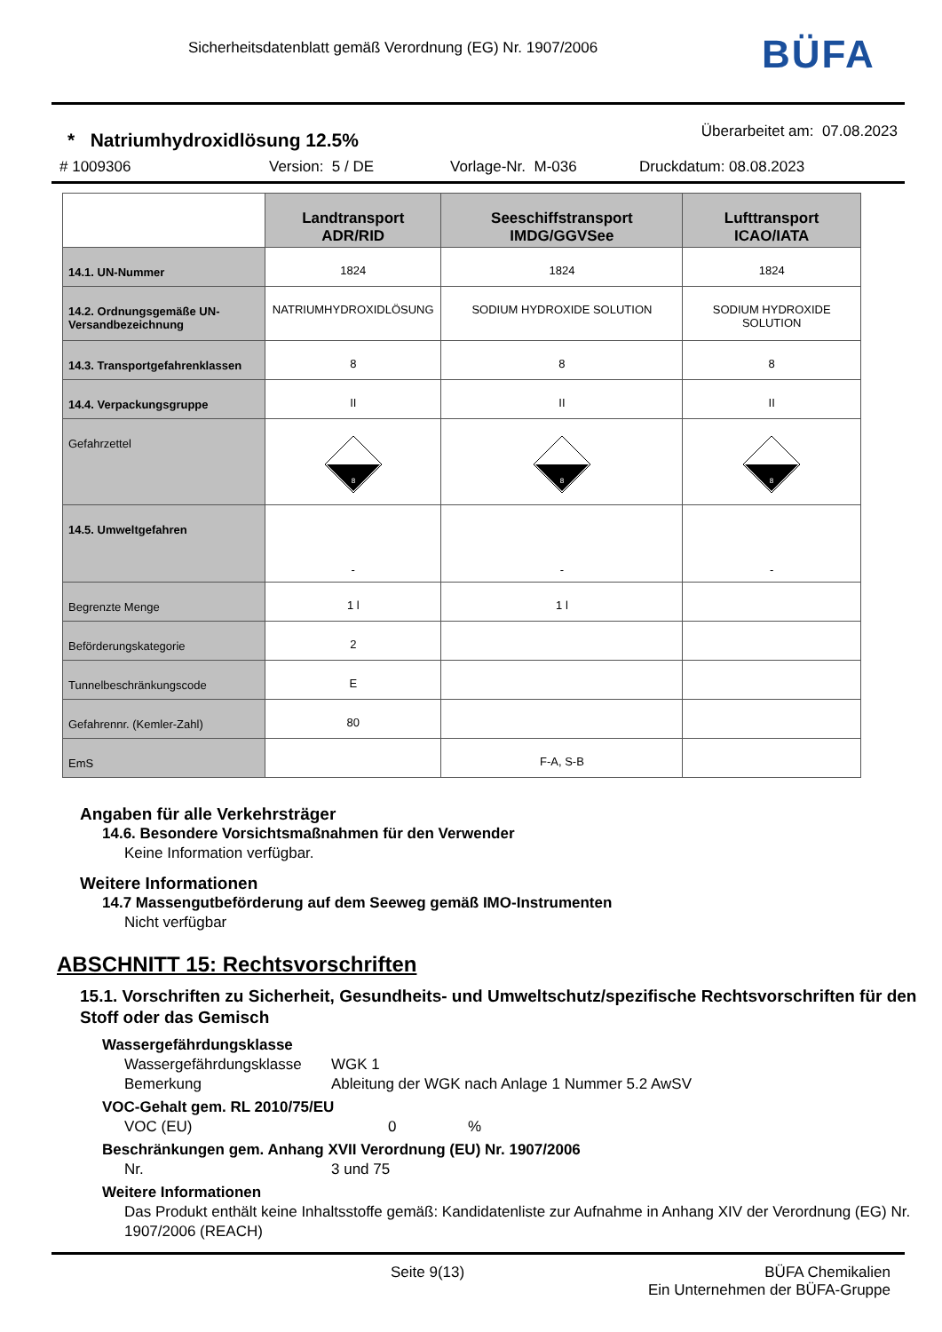Sicherheitsdatenblatt gemäß Verordnung (EG) Nr. 1907/2006
BÜFA
* Natriumhydroxidlösung 12.5% Überarbeitet am: 07.08.2023
# 1009306 Version: 5 / DE Vorlage-Nr. M-036 Druckdatum: 08.08.2023
| | Landtransport ADR/RID | Seeschiffstransport IMDG/GGVSee | Lufttransport ICAO/IATA |
| 14.1. UN-Nummer | 1824 | 1824 | 1824 |
| 14.2. Ordnungsgemäße UN-Versandbezeichnung | NATRIUMHYDROXIDLÖSUNG | SODIUM HYDROXIDE SOLUTION | SODIUM HYDROXIDE SOLUTION |
| 14.3. Transportgefahrenklassen | 8 | 8 | 8 |
| 14.4. Verpackungsgruppe | II | II | II |
| Gefahrzettel | 8 | 8 | 8 |
| 14.5. Umweltgefahren | - | - | - |
| Begrenzte Menge | 1 l | 1 l | |
| Beförderungskategorie | 2 | | |
| Tunnelbeschränkungscode | E | | |
| Gefahrennr. (Kemler-Zahl) | 80 | | |
| EmS | | F-A, S-B | |
Angaben für alle Verkehrsträger
14.6. Besondere Vorsichtsmaßnahmen für den Verwender
Keine Information verfügbar.
Weitere Informationen
14.7 Massengutbeförderung auf dem Seeweg gemäß IMO-Instrumenten
Nicht verfügbar
ABSCHNITT 15: Rechtsvorschriften
15.1. Vorschriften zu Sicherheit, Gesundheits- und Umweltschutz/spezifische Rechtsvorschriften für den Stoff oder das Gemisch
Wassergefährdungsklasse
Wassergefährdungsklasse WGK 1
Bemerkung Ableitung der WGK nach Anlage 1 Nummer 5.2 AwSV
VOC-Gehalt gem. RL 2010/75/EU
VOC (EU) 0%
Beschränkungen gem. Anhang XVII Verordnung (EU) Nr. 1907/2006
Nr. 3 und 75
Weitere Informationen
Das Produkt enthält keine Inhaltsstoffe gemäß: Kandidatenliste zur Aufnahme in Anhang XIV der Verordnung (EG) Nr. 1907/2006 (REACH)
Seite 9(13) BÜFA Chemikalien
Ein Unternehmen der BÜFA-Gruppe